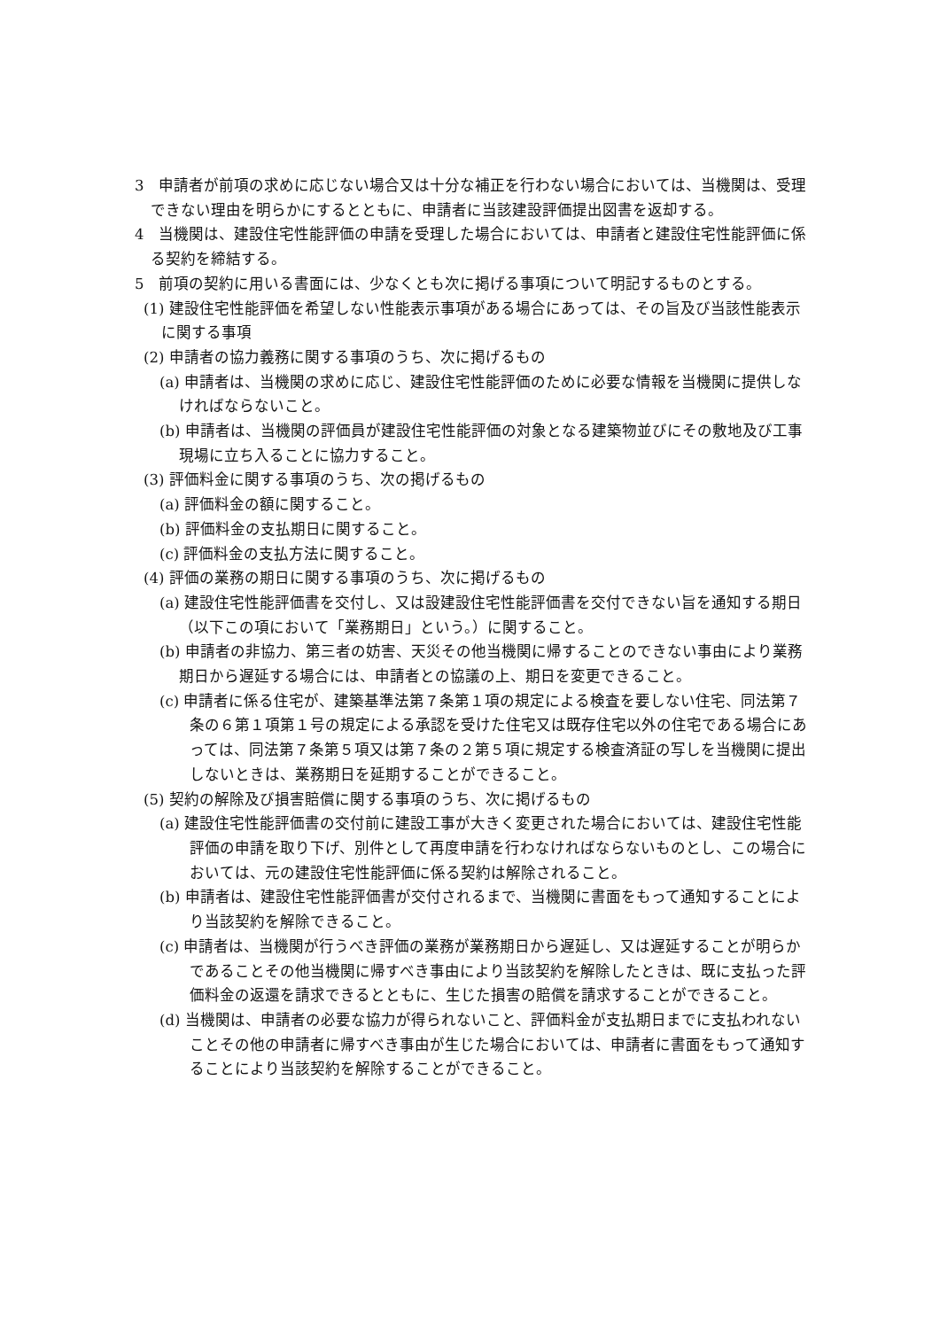3　申請者が前項の求めに応じない場合又は十分な補正を行わない場合においては、当機関は、受理できない理由を明らかにするとともに、申請者に当該建設評価提出図書を返却する。
4　当機関は、建設住宅性能評価の申請を受理した場合においては、申請者と建設住宅性能評価に係る契約を締結する。
5　前項の契約に用いる書面には、少なくとも次に掲げる事項について明記するものとする。
(1) 建設住宅性能評価を希望しない性能表示事項がある場合にあっては、その旨及び当該性能表示に関する事項
(2) 申請者の協力義務に関する事項のうち、次に掲げるもの
(a) 申請者は、当機関の求めに応じ、建設住宅性能評価のために必要な情報を当機関に提供しなければならないこと。
(b) 申請者は、当機関の評価員が建設住宅性能評価の対象となる建築物並びにその敷地及び工事現場に立ち入ることに協力すること。
(3) 評価料金に関する事項のうち、次の掲げるもの
(a) 評価料金の額に関すること。
(b) 評価料金の支払期日に関すること。
(c) 評価料金の支払方法に関すること。
(4) 評価の業務の期日に関する事項のうち、次に掲げるもの
(a) 建設住宅性能評価書を交付し、又は設建設住宅性能評価書を交付できない旨を通知する期日（以下この項において「業務期日」という。）に関すること。
(b) 申請者の非協力、第三者の妨害、天災その他当機関に帰することのできない事由により業務期日から遅延する場合には、申請者との協議の上、期日を変更できること。
(c) 申請者に係る住宅が、建築基準法第７条第１項の規定による検査を要しない住宅、同法第７条の６第１項第１号の規定による承認を受けた住宅又は既存住宅以外の住宅である場合にあっては、同法第７条第５項又は第７条の２第５項に規定する検査済証の写しを当機関に提出しないときは、業務期日を延期することができること。
(5) 契約の解除及び損害賠償に関する事項のうち、次に掲げるもの
(a) 建設住宅性能評価書の交付前に建設工事が大きく変更された場合においては、建設住宅性能評価の申請を取り下げ、別件として再度申請を行わなければならないものとし、この場合においては、元の建設住宅性能評価に係る契約は解除されること。
(b) 申請者は、建設住宅性能評価書が交付されるまで、当機関に書面をもって通知することにより当該契約を解除できること。
(c) 申請者は、当機関が行うべき評価の業務が業務期日から遅延し、又は遅延することが明らかであることその他当機関に帰すべき事由により当該契約を解除したときは、既に支払った評価料金の返還を請求できるとともに、生じた損害の賠償を請求することができること。
(d) 当機関は、申請者の必要な協力が得られないこと、評価料金が支払期日までに支払われないことその他の申請者に帰すべき事由が生じた場合においては、申請者に書面をもって通知することにより当該契約を解除することができること。